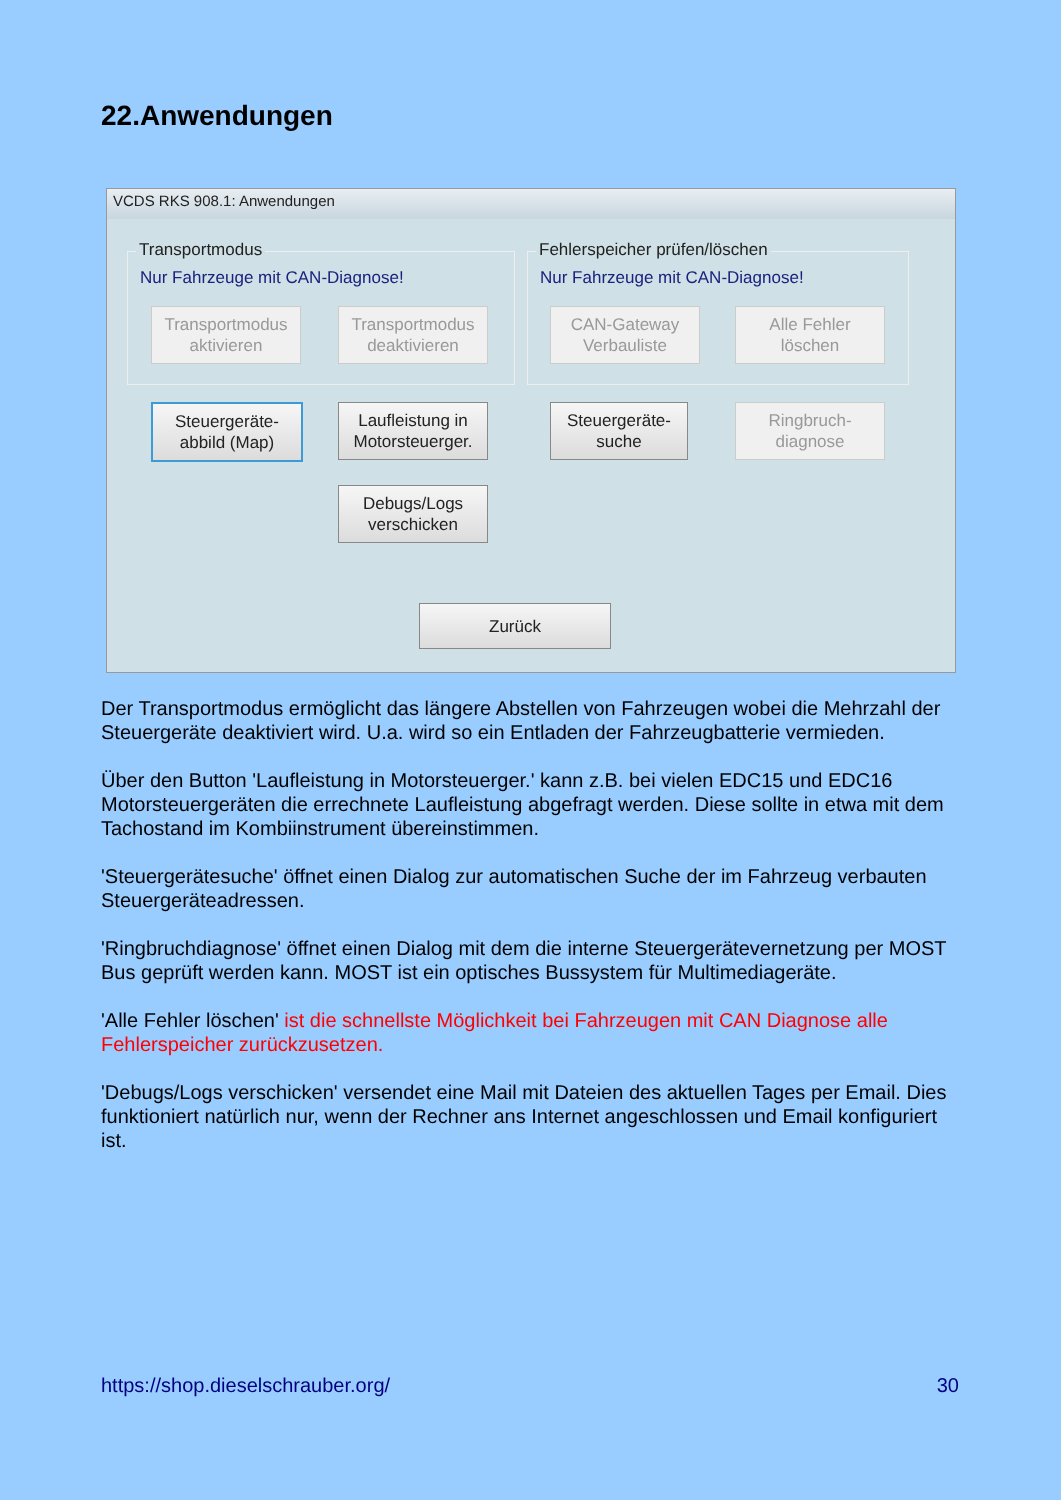22.Anwendungen
VCDS RKS 908.1: Anwendungen
Transportmodus
Nur Fahrzeuge mit CAN-Diagnose!
Fehlerspeicher prüfen/löschen
Nur Fahrzeuge mit CAN-Diagnose!
Transportmodus
aktivieren
Transportmodus
deaktivieren
CAN-Gateway
Verbauliste
Alle Fehler
löschen
Steuergeräte-
abbild (Map)
Laufleistung in
Motorsteuerger.
Steuergeräte-
suche
Ringbruch-
diagnose
Debugs/Logs
verschicken
Zurück
Der Transportmodus ermöglicht das längere Abstellen von Fahrzeugen wobei die Mehrzahl der Steuergeräte deaktiviert wird. U.a. wird so ein Entladen der Fahrzeugbatterie vermieden.
Über den Button 'Laufleistung in Motorsteuerger.' kann z.B. bei vielen EDC15 und EDC16 Motorsteuergeräten die errechnete Laufleistung abgefragt werden. Diese sollte in etwa mit dem Tachostand im Kombiinstrument übereinstimmen.
'Steuergerätesuche' öffnet einen Dialog zur automatischen Suche der im Fahrzeug verbauten Steuergeräteadressen.
'Ringbruchdiagnose' öffnet einen Dialog mit dem die interne Steuergerätevernetzung per MOST Bus geprüft werden kann. MOST ist ein optisches Bussystem für Multimediageräte.
'Alle Fehler löschen' ist die schnellste Möglichkeit bei Fahrzeugen mit CAN Diagnose alle Fehlerspeicher zurückzusetzen.
'Debugs/Logs verschicken' versendet eine Mail mit Dateien des aktuellen Tages per Email. Dies funktioniert natürlich nur, wenn der Rechner ans Internet angeschlossen und Email konfiguriert ist.
https://shop.dieselschrauber.org/ 30